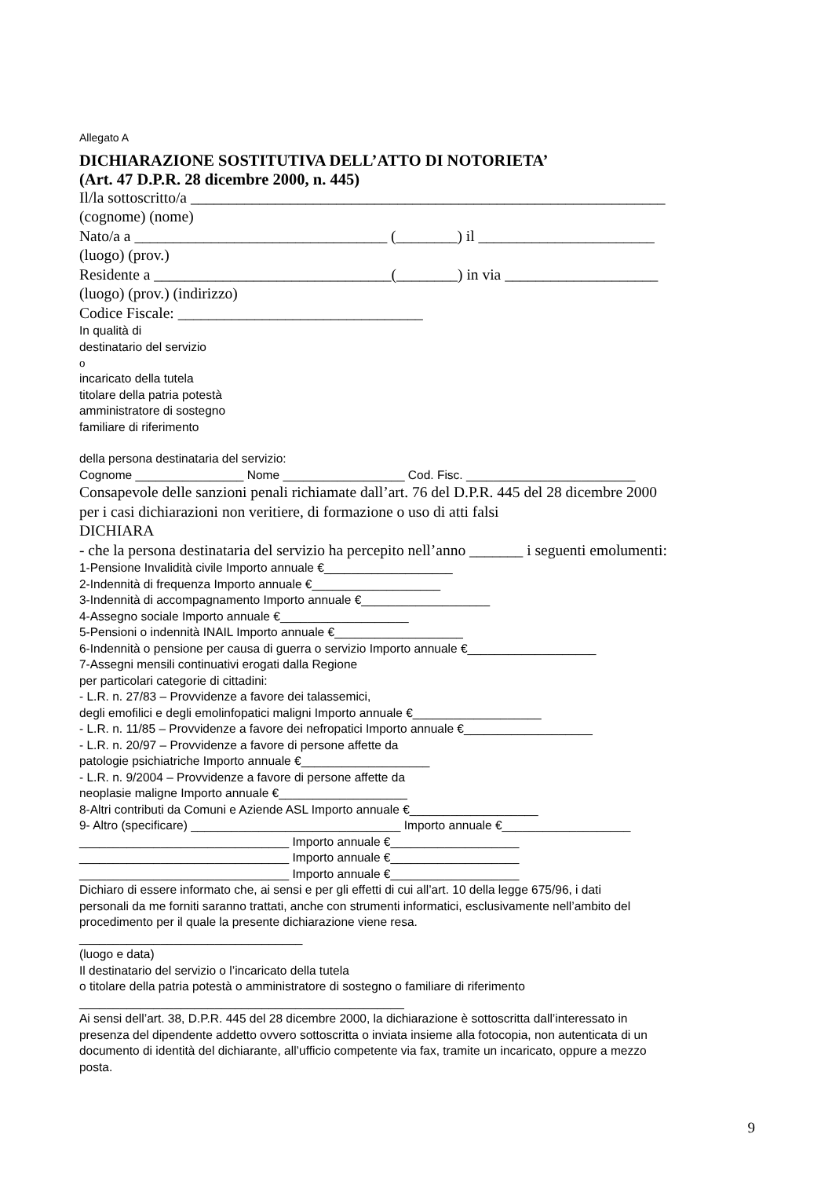Allegato A
DICHIARAZIONE SOSTITUTIVA DELL’ATTO DI NOTORIETA’
(Art. 47 D.P.R. 28 dicembre 2000, n. 445)
Il/la sottoscritto/a ______________________________________________________________
(cognome) (nome)
Nato/a a _________________________________ (________) il _______________________
(luogo) (prov.)
Residente a _______________________________(________) in via ____________________
(luogo) (prov.) (indirizzo)
Codice Fiscale: ________________________________
In qualità di
destinatario del servizio
o
incaricato della tutela
titolare della patria potestà
amministratore di sostegno
familiare di riferimento
della persona destinataria del servizio:
Cognome ________________ Nome __________________ Cod. Fisc. _________________________
Consapevole delle sanzioni penali richiamate dall’art. 76 del D.P.R. 445 del 28 dicembre 2000
per i casi dichiarazioni non veritiere, di formazione o uso di atti falsi
DICHIARA
- che la persona destinataria del servizio ha percepito nell’anno _______ i seguenti emolumenti:
1-Pensione Invalidità civile Importo annuale €___________________
2-Indennità di frequenza Importo annuale €___________________
3-Indennità di accompagnamento Importo annuale €___________________
4-Assegno sociale Importo annuale €___________________
5-Pensioni o indennità INAIL Importo annuale €___________________
6-Indennità o pensione per causa di guerra o servizio Importo annuale €___________________
7-Assegni mensili continuativi erogati dalla Regione
per particolari categorie di cittadini:
- L.R. n. 27/83 – Provvidenze a favore dei talassemici,
degli emofilici e degli emolinfopatici maligni Importo annuale €___________________
- L.R. n. 11/85 – Provvidenze a favore dei nefropatici Importo annuale €___________________
- L.R. n. 20/97 – Provvidenze a favore di persone affette da
patologie psichiatriche Importo annuale €___________________
- L.R. n. 9/2004 – Provvidenze a favore di persone affette da
neoplasie maligne Importo annuale €___________________
8-Altri contributi da Comuni e Aziende ASL Importo annuale €___________________
9- Altro (specificare) _______________________________ Importo annuale €___________________
_______________________________ Importo annuale €___________________
_______________________________ Importo annuale €___________________
_______________________________ Importo annuale €___________________
Dichiaro di essere informato che, ai sensi e per gli effetti di cui all’art. 10 della legge 675/96, i dati
personali da me forniti saranno trattati, anche con strumenti informatici, esclusivamente nell’ambito del
procedimento per il quale la presente dichiarazione viene resa.
_________________________________
(luogo e data)
Il destinatario del servizio o l’incaricato della tutela
o titolare della patria potestà o amministratore di sostegno o familiare di riferimento
________________________________________________
Ai sensi dell’art. 38, D.P.R. 445 del 28 dicembre 2000, la dichiarazione è sottoscritta dall’interessato in
presenza del dipendente addetto ovvero sottoscritta o inviata insieme alla fotocopia, non autenticata di un
documento di identità del dichiarante, all’ufficio competente via fax, tramite un incaricato, oppure a mezzo
posta.
9